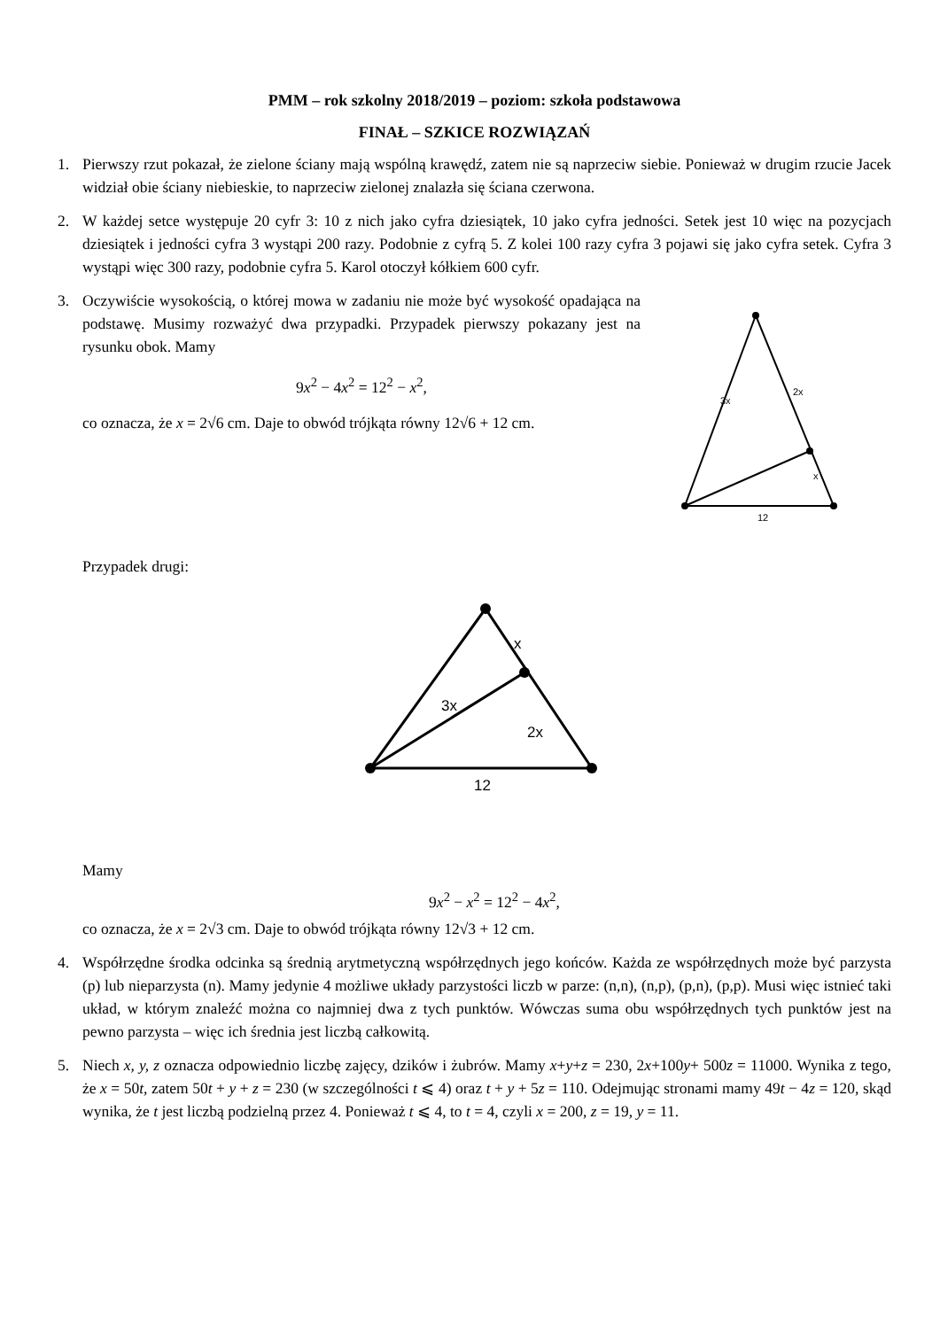PMM – rok szkolny 2018/2019 – poziom: szkoła podstawowa
FINAŁ – SZKICE ROZWIĄZAŃ
1. Pierwszy rzut pokazał, że zielone ściany mają wspólną krawędź, zatem nie są naprzeciw siebie. Ponieważ w drugim rzucie Jacek widział obie ściany niebieskie, to naprzeciw zielonej znalazła się ściana czerwona.
2. W każdej setce występuje 20 cyfr 3: 10 z nich jako cyfra dziesiątek, 10 jako cyfra jedności. Setek jest 10 więc na pozycjach dziesiątek i jedności cyfra 3 wystąpi 200 razy. Podobnie z cyfrą 5. Z kolei 100 razy cyfra 3 pojawi się jako cyfra setek. Cyfra 3 wystąpi więc 300 razy, podobnie cyfra 5. Karol otoczył kółkiem 600 cyfr.
3. Oczywiście wysokością, o której mowa w zadaniu nie może być wysokość opadająca na podstawę. Musimy rozważyć dwa przypadki. Przypadek pierwszy pokazany jest na rysunku obok. Mamy
9x<sup>2</sup> − 4x<sup>2</sup> = 12<sup>2</sup> − x<sup>2</sup>,
co oznacza, że x = 2√6 cm. Daje to obwód trójkąta równy 12√6 + 12 cm.
3x
2x
x
12
Przypadek drugi:
x
3x
2x
12
Mamy
9x<sup>2</sup> − x<sup>2</sup> = 12<sup>2</sup> − 4x<sup>2</sup>,
co oznacza, że x = 2√3 cm. Daje to obwód trójkąta równy 12√3 + 12 cm.
4. Współrzędne środka odcinka są średnią arytmetyczną współrzędnych jego końców. Każda ze współrzędnych może być parzysta (p) lub nieparzysta (n). Mamy jedynie 4 możliwe układy parzystości liczb w parze: (n,n), (n,p), (p,n), (p,p). Musi więc istnieć taki układ, w którym znaleźć można co najmniej dwa z tych punktów. Wówczas suma obu współrzędnych tych punktów jest na pewno parzysta – więc ich średnia jest liczbą całkowitą.
5. Niech x, y, z oznacza odpowiednio liczbę zajęcy, dzików i żubrów. Mamy x+y+z = 230, 2x+100y+ 500z = 11000. Wynika z tego, że x = 50t, zatem 50t + y + z = 230 (w szczególności t ⩽ 4) oraz t + y + 5z = 110. Odejmując stronami mamy 49t − 4z = 120, skąd wynika, że t jest liczbą podzielną przez 4. Ponieważ t ⩽ 4, to t = 4, czyli x = 200, z = 19, y = 11.